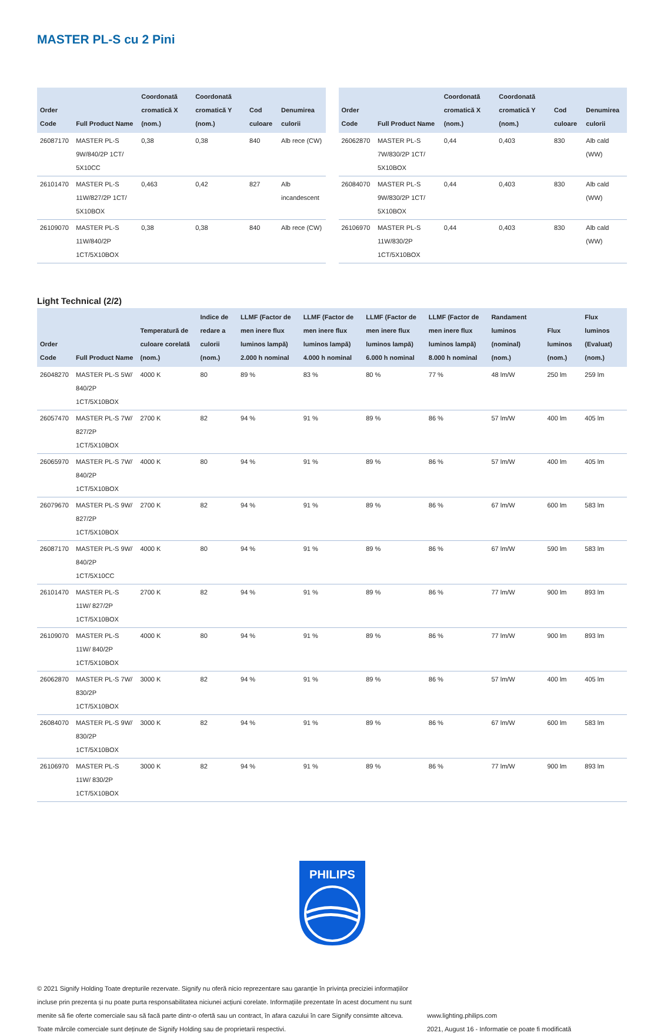MASTER PL-S cu 2 Pini
| Order Code | Full Product Name | Coordonată cromatică X (nom.) | Coordonată cromatică Y (nom.) | Cod culoare | Denumirea culorii |
| --- | --- | --- | --- | --- | --- |
| 26087170 | MASTER PL-S 9W/840/2P 1CT/ 5X10CC | 0,38 | 0,38 | 840 | Alb rece (CW) |
| 26101470 | MASTER PL-S 11W/827/2P 1CT/ 5X10BOX | 0,463 | 0,42 | 827 | Alb incandescent |
| 26109070 | MASTER PL-S 11W/840/2P 1CT/5X10BOX | 0,38 | 0,38 | 840 | Alb rece (CW) |
| Order Code | Full Product Name | Coordonată cromatică X (nom.) | Coordonată cromatică Y (nom.) | Cod culoare | Denumirea culorii |
| --- | --- | --- | --- | --- | --- |
| 26062870 | MASTER PL-S 7W/830/2P 1CT/ 5X10BOX | 0,44 | 0,403 | 830 | Alb cald (WW) |
| 26084070 | MASTER PL-S 9W/830/2P 1CT/ 5X10BOX | 0,44 | 0,403 | 830 | Alb cald (WW) |
| 26106970 | MASTER PL-S 11W/830/2P 1CT/5X10BOX | 0,44 | 0,403 | 830 | Alb cald (WW) |
Light Technical (2/2)
| Order Code | Full Product Name | Temperatură de culoare corelată (nom.) | Indice de redare a culorii (nom.) | LLMF (Factor de men inere flux luminos lampă) 2.000 h nominal | LLMF (Factor de men inere flux luminos lampă) 4.000 h nominal | LLMF (Factor de men inere flux luminos lampă) 6.000 h nominal | LLMF (Factor de men inere flux luminos lampă) 8.000 h nominal | Randament luminos (nominal) (nom.) | Flux luminos (nom.) | Flux luminos (Evaluat) (nom.) |
| --- | --- | --- | --- | --- | --- | --- | --- | --- | --- | --- |
| 26048270 | MASTER PL-S 5W/ 840/2P 1CT/5X10BOX | 4000 K | 80 | 89 % | 83 % | 80 % | 77 % | 48 lm/W | 250 lm | 259 lm |
| 26057470 | MASTER PL-S 7W/ 827/2P 1CT/5X10BOX | 2700 K | 82 | 94 % | 91 % | 89 % | 86 % | 57 lm/W | 400 lm | 405 lm |
| 26065970 | MASTER PL-S 7W/ 840/2P 1CT/5X10BOX | 4000 K | 80 | 94 % | 91 % | 89 % | 86 % | 57 lm/W | 400 lm | 405 lm |
| 26079670 | MASTER PL-S 9W/ 827/2P 1CT/5X10BOX | 2700 K | 82 | 94 % | 91 % | 89 % | 86 % | 67 lm/W | 600 lm | 583 lm |
| 26087170 | MASTER PL-S 9W/ 840/2P 1CT/5X10CC | 4000 K | 80 | 94 % | 91 % | 89 % | 86 % | 67 lm/W | 590 lm | 583 lm |
| 26101470 | MASTER PL-S 11W/ 827/2P 1CT/5X10BOX | 2700 K | 82 | 94 % | 91 % | 89 % | 86 % | 77 lm/W | 900 lm | 893 lm |
| 26109070 | MASTER PL-S 11W/ 840/2P 1CT/5X10BOX | 4000 K | 80 | 94 % | 91 % | 89 % | 86 % | 77 lm/W | 900 lm | 893 lm |
| 26062870 | MASTER PL-S 7W/ 830/2P 1CT/5X10BOX | 3000 K | 82 | 94 % | 91 % | 89 % | 86 % | 57 lm/W | 400 lm | 405 lm |
| 26084070 | MASTER PL-S 9W/ 830/2P 1CT/5X10BOX | 3000 K | 82 | 94 % | 91 % | 89 % | 86 % | 67 lm/W | 600 lm | 583 lm |
| 26106970 | MASTER PL-S 11W/ 830/2P 1CT/5X10BOX | 3000 K | 82 | 94 % | 91 % | 89 % | 86 % | 77 lm/W | 900 lm | 893 lm |
PHILIPS
© 2021 Signify Holding Toate drepturile rezervate. Signify nu oferă nicio reprezentare sau garanție în privința preciziei informațiilor incluse prin prezenta și nu poate purta responsabilitatea niciunei acțiuni corelate. Informațiile prezentate în acest document nu sunt menite să fie oferte comerciale sau să facă parte dintr-o ofertă sau un contract, în afara cazului în care Signify consimte altceva. Toate mărcile comerciale sunt deținute de Signify Holding sau de proprietarii respectivi.
www.lighting.philips.com
2021, August 16 - Informatie ce poate fi modificată